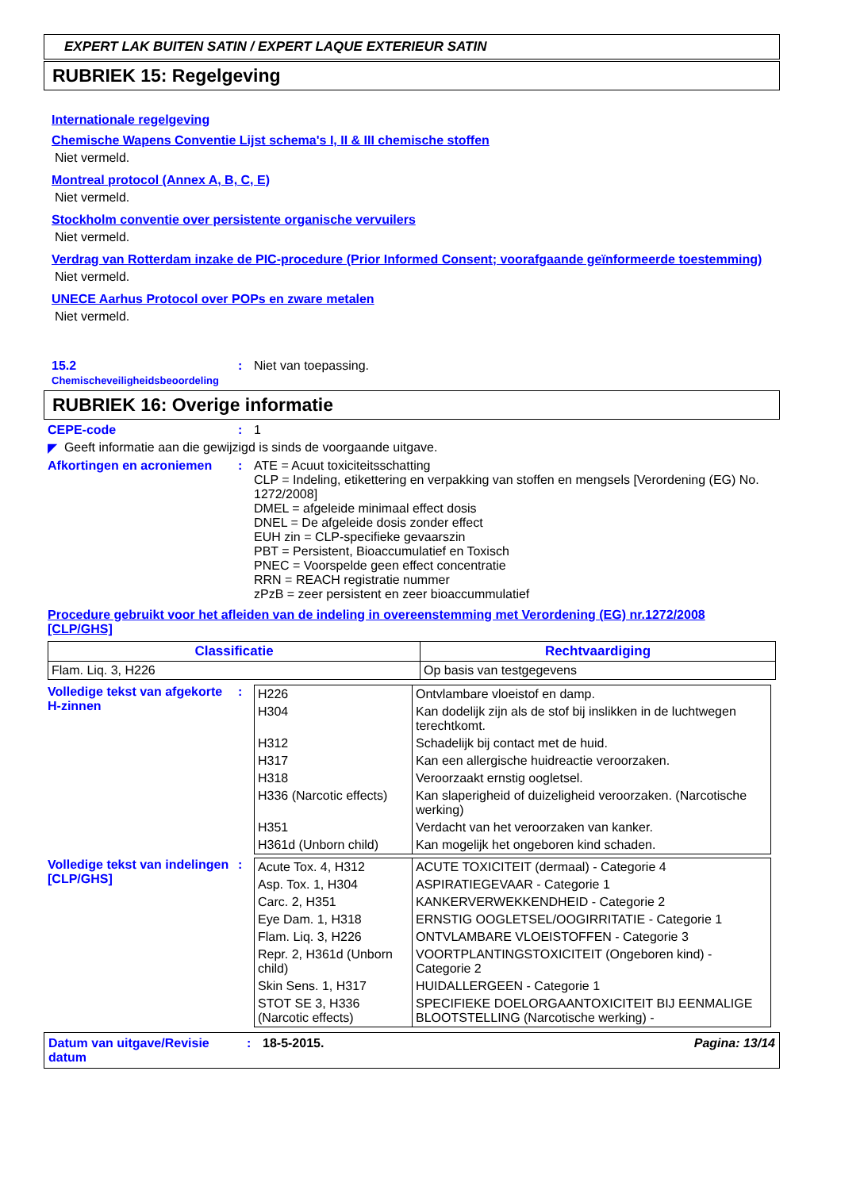EXPERT LAK BUITEN SATIN / EXPERT LAQUE EXTERIEUR SATIN
RUBRIEK 15: Regelgeving
Internationale regelgeving
Chemische Wapens Conventie Lijst schema's I, II & III chemische stoffen
Niet vermeld.
Montreal protocol (Annex A, B, C, E)
Niet vermeld.
Stockholm conventie over persistente organische vervuilers
Niet vermeld.
Verdrag van Rotterdam inzake de PIC-procedure (Prior Informed Consent; voorafgaande geïnformeerde toestemming)
Niet vermeld.
UNECE Aarhus Protocol over POPs en zware metalen
Niet vermeld.
15.2 Chemischeveiligheidsbeoordeling
: Niet van toepassing.
RUBRIEK 16: Overige informatie
CEPE-code : 1
◤ Geeft informatie aan die gewijzigd is sinds de voorgaande uitgave.
Afkortingen en acroniemen : ATE = Acuut toxiciteitsschatting
CLP = Indeling, etikettering en verpakking van stoffen en mengsels [Verordening (EG) No. 1272/2008]
DMEL = afgeleide minimaal effect dosis
DNEL = De afgeleide dosis zonder effect
EUH zin = CLP-specifieke gevaarszin
PBT = Persistent, Bioaccumulatief en Toxisch
PNEC = Voorspelde geen effect concentratie
RRN = REACH registratie nummer
zPzB = zeer persistent en zeer bioaccummulatief
Procedure gebruikt voor het afleiden van de indeling in overeenstemming met Verordening (EG) nr.1272/2008 [CLP/GHS]
| Classificatie | Rechtvaardiging |
| --- | --- |
| Flam. Liq. 3, H226 | Op basis van testgegevens |
Volledige tekst van afgekorte H-zinnen
:
| H226 | Ontvlambare vloeistof en damp. |
| H304 | Kan dodelijk zijn als de stof bij inslikken in de luchtwegen terechtkomt. |
| H312 | Schadelijk bij contact met de huid. |
| H317 | Kan een allergische huidreactie veroorzaken. |
| H318 | Veroorzaakt ernstig oogletsel. |
| H336 (Narcotic effects) | Kan slaperigheid of duizeligheid veroorzaken. (Narcotische werking) |
| H351 | Verdacht van het veroorzaken van kanker. |
| H361d (Unborn child) | Kan mogelijk het ongeboren kind schaden. |
Volledige tekst van indelingen [CLP/GHS]
:
| Acute Tox. 4, H312 | ACUTE TOXICITEIT (dermaal) - Categorie 4 |
| Asp. Tox. 1, H304 | ASPIRATIEGEVAAR - Categorie 1 |
| Carc. 2, H351 | KANKERVERWEKKENDHEID - Categorie 2 |
| Eye Dam. 1, H318 | ERNSTIG OOGLETSEL/OOGIRRITATIE - Categorie 1 |
| Flam. Liq. 3, H226 | ONTVLAMBARE VLOEISTOFFEN - Categorie 3 |
| Repr. 2, H361d (Unborn child) | VOORTPLANTINGSTOXICITEIT (Ongeboren kind) - Categorie 2 |
| Skin Sens. 1, H317 | HUIDALLERGEEN - Categorie 1 |
| STOT SE 3, H336 (Narcotic effects) | SPECIFIEKE DOELORGAANTOXICITEIT BIJ EENMALIGE BLOOTSTELLING (Narcotische werking) - |
Datum van uitgave/Revisie datum
: 18-5-2015. Pagina: 13/14